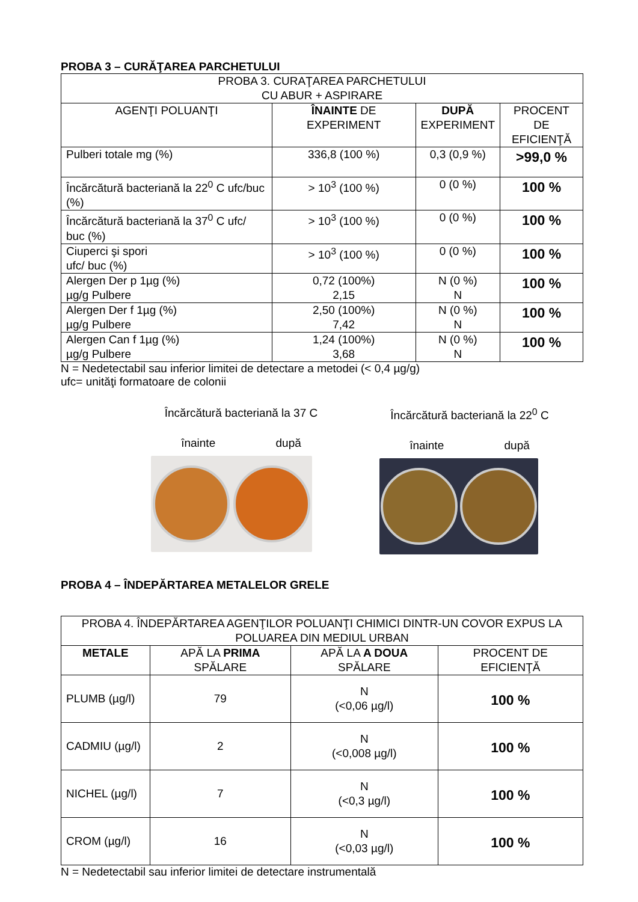PROBA 3 – CURĂŢAREA PARCHETULUI
| PROBA 3. CURAŢAREA PARCHETULUI CU ABUR + ASPIRARE | | | |
| AGENŢI POLUANŢI | ÎNAINTE DE EXPERIMENT | DUPĂ EXPERIMENT | PROCENT DE EFICIENŢĂ |
| Pulberi totale mg (%) | 336,8 (100 %) | 0,3 (0,9 %) | >99,0 % |
| Încărcătură bacteriană la 22<sup>0</sup> C ufc/buc (%) | > 10<sup>3</sup> (100 %) | 0 (0 %) | 100 % |
| Încărcătură bacteriană la 37<sup>0</sup> C ufc/ buc (%) | > 10<sup>3</sup> (100 %) | 0 (0 %) | 100 % |
| Ciuperci şi spori ufc/ buc (%) | > 10<sup>3</sup> (100 %) | 0 (0 %) | 100 % |
| Alergen Der p 1µg (%) µg/g Pulbere | 0,72 (100%) 2,15 | N (0 %) N | 100 % |
| Alergen Der f 1µg (%) µg/g Pulbere | 2,50 (100%) 7,42 | N (0 %) N | 100 % |
| Alergen Can f 1µg (%) µg/g Pulbere | 1,24 (100%) 3,68 | N (0 %) N | 100 % |
N = Nedetectabil sau inferior limitei de detectare a metodei (< 0,4 µg/g)
ufc= unităţi formatoare de colonii
Încărcătură bacteriană la 37 C
înainte după
Încărcătură bacteriană la 22<sup>0</sup> C
înainte după
PROBA 4 – ÎNDEPĂRTAREA METALELOR GRELE
| PROBA 4. ÎNDEPĂRTAREA AGENŢILOR POLUANŢI CHIMICI DINTR-UN COVOR EXPUS LA POLUAREA DIN MEDIUL URBAN | | | |
| METALE | APĂ LA PRIMA SPĂLARE | APĂ LA A DOUA SPĂLARE | PROCENT DE EFICIENŢĂ |
| PLUMB (µg/l) | 79 | N (<0,06 µg/l) | 100 % |
| CADMIU (µg/l) | 2 | N (<0,008 µg/l) | 100 % |
| NICHEL (µg/l) | 7 | N (<0,3 µg/l) | 100 % |
| CROM (µg/l) | 16 | N (<0,03 µg/l) | 100 % |
N = Nedetectabil sau inferior limitei de detectare instrumentală